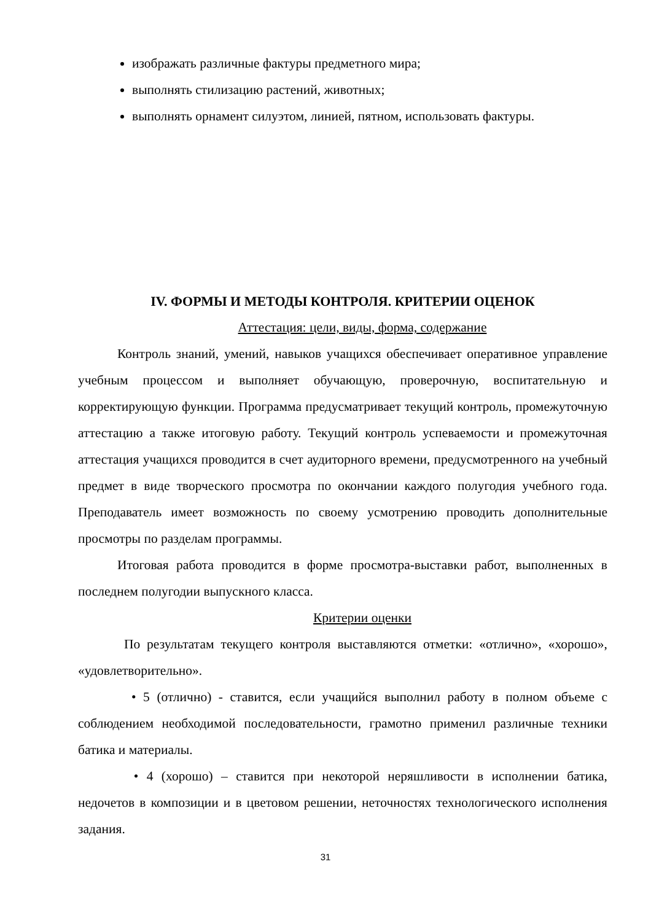изображать различные фактуры предметного мира;
выполнять стилизацию растений, животных;
выполнять орнамент силуэтом, линией, пятном, использовать фактуры.
IV. ФОРМЫ И МЕТОДЫ КОНТРОЛЯ. КРИТЕРИИ ОЦЕНОК
Аттестация: цели, виды, форма, содержание
Контроль знаний, умений, навыков учащихся обеспечивает оперативное управление учебным процессом и выполняет обучающую, проверочную, воспитательную и корректирующую функции. Программа предусматривает текущий контроль, промежуточную аттестацию а также итоговую работу. Текущий контроль успеваемости и промежуточная аттестация учащихся проводится в счет аудиторного времени, предусмотренного на учебный предмет в виде творческого просмотра по окончании каждого полугодия учебного года. Преподаватель имеет возможность по своему усмотрению проводить дополнительные просмотры по разделам программы.
Итоговая работа проводится в форме просмотра-выставки работ, выполненных в последнем полугодии выпускного класса.
Критерии оценки
По результатам текущего контроля выставляются отметки: «отлично», «хорошо», «удовлетворительно».
• 5 (отлично) - ставится, если учащийся выполнил работу в полном объеме с соблюдением необходимой последовательности, грамотно применил различные техники батика и материалы.
• 4 (хорошо) – ставится при некоторой неряшливости в исполнении батика, недочетов в композиции и в цветовом решении, неточностях технологического исполнения задания.
31